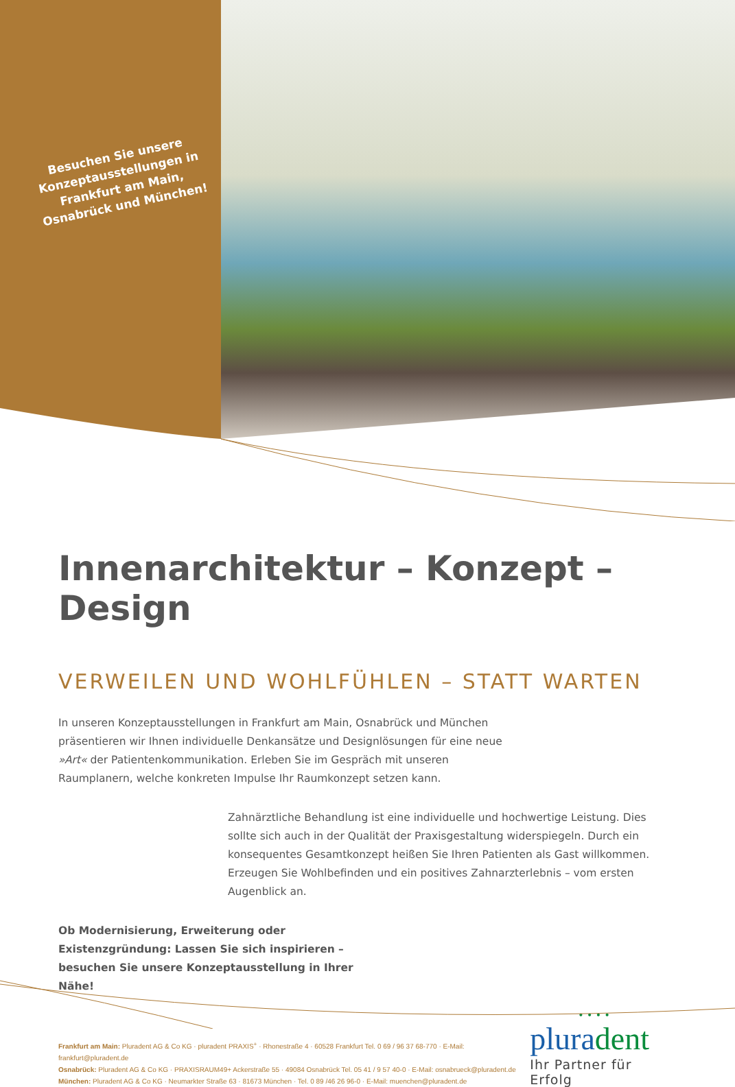Besuchen Sie unsere Konzeptausstellungen in Frankfurt am Main, Osnabrück und München!
Innenarchitektur – Konzept – Design
VERWEILEN UND WOHLFÜHLEN – STATT WARTEN
In unseren Konzeptausstellungen in Frankfurt am Main, Osnabrück und München präsentieren wir Ihnen individuelle Denkansätze und Designlösungen für eine neue »Art« der Patientenkommunikation. Erleben Sie im Gespräch mit unseren Raumplanern, welche konkreten Impulse Ihr Raumkonzept setzen kann.
Zahnärztliche Behandlung ist eine individuelle und hochwertige Leistung. Dies sollte sich auch in der Qualität der Praxisgestaltung widerspiegeln. Durch ein konsequentes Gesamtkonzept heißen Sie Ihren Patienten als Gast willkommen. Erzeugen Sie Wohlbefinden und ein positives Zahnarzterlebnis – vom ersten Augenblick an.
Ob Modernisierung, Erweiterung oder Existenzgründung: Lassen Sie sich inspirieren – besuchen Sie unsere Konzeptausstellung in Ihrer Nähe!
Frankfurt am Main: Pluradent AG & Co KG · pluradent PRAXIS<sup>+</sup> · Rhonestraße 4 · 60528 Frankfurt Tel. 0 69 / 96 37 68-770 · E-Mail: frankfurt@pluradent.de
Osnabrück: Pluradent AG & Co KG · PRAXISRAUM49+ Ackerstraße 55 · 49084 Osnabrück Tel. 05 41 / 9 57 40-0 · E-Mail: osnabrueck@pluradent.de
München: Pluradent AG & Co KG · Neumarkter Straße 63 · 81673 München · Tel. 0 89 /46 26 96-0 · E-Mail: muenchen@pluradent.de
• • • •
pluradent
Ihr Partner für Erfolg